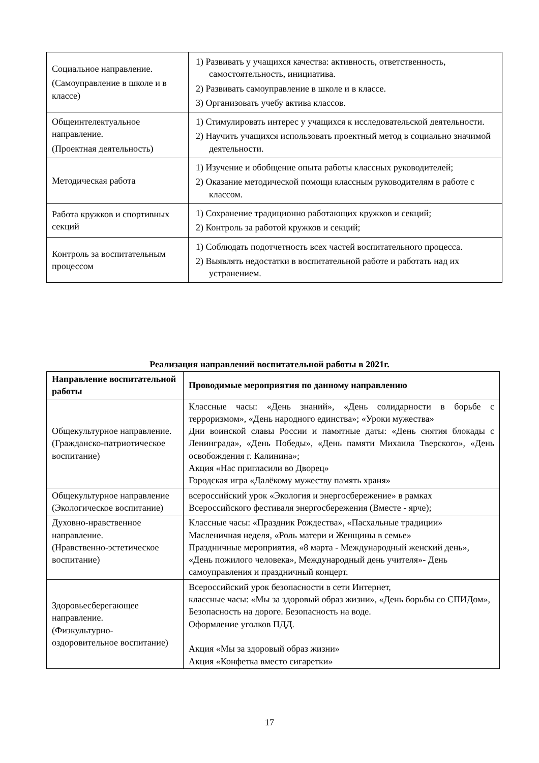| Социальное направление. (Самоуправление в школе и в классе) | 1) Развивать у учащихся качества: активность, ответственность, самостоятельность, инициатива. 2) Развивать самоуправление в школе и в классе. 3) Организовать учебу актива классов. |
| Общеинтелектуальное направление. (Проектная деятельность) | 1) Стимулировать интерес у учащихся к исследовательской деятельности. 2) Научить учащихся использовать проектный метод в социально значимой деятельности. |
| Методическая работа | 1) Изучение и обобщение опыта работы классных руководителей; 2) Оказание методической помощи классным руководителям в работе с классом. |
| Работа кружков и спортивных секций | 1) Сохранение традиционно работающих кружков и секций; 2) Контроль за работой кружков и секций; |
| Контроль за воспитательным процессом | 1) Соблюдать подотчетность всех частей воспитательного процесса. 2) Выявлять недостатки в воспитательной работе и работать над их устранением. |
Реализация направлений воспитательной работы в 2021г.
| Направление воспитательной работы | Проводимые мероприятия по данному направлению |
| --- | --- |
| Общекультурное направление. (Гражданско-патриотическое воспитание) | Классные часы: «День знаний», «День солидарности в борьбе с терроризмом», «День народного единства»; «Уроки мужества» Дни воинской славы России и памятные даты: «День снятия блокады с Ленинграда», «День Победы», «День памяти Михаила Тверского», «День освобождения г. Калинина»; Акция «Нас пригласили во Дворец» Городская игра «Далёкому мужеству память храня» |
| Общекультурное направление (Экологическое воспитание) | всероссийский урок «Экология и энергосбережение» в рамках Всероссийского фестиваля энергосбережения (Вместе - ярче); |
| Духовно-нравственное направление. (Нравственно-эстетическое воспитание) | Классные часы: «Праздник Рождества», «Пасхальные традиции» Масленичная неделя, «Роль матери и Женщины в семье» Праздничные мероприятия, «8 марта - Международный женский день», «День пожилого человека», Международный день учителя»- День самоуправления и праздничный концерт. |
| Здоровьесберегающее направление. (Физкультурно-оздоровительное воспитание) | Всероссийский урок безопасности в сети Интернет, классные часы: «Мы за здоровый образ жизни», «День борьбы со СПИДом», Безопасность на дороге. Безопасность на воде. Оформление уголков ПДД. Акция «Мы за здоровый образ жизни» Акция «Конфетка вместо сигаретки» |
17